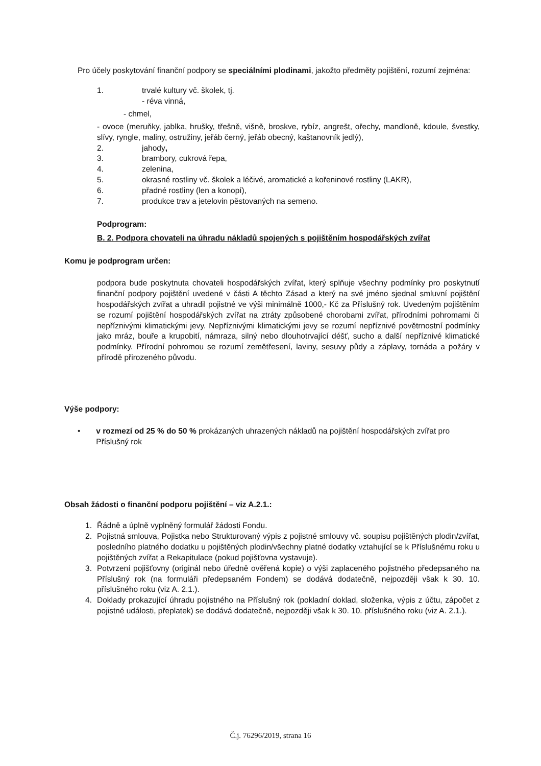Pro účely poskytování finanční podpory se speciálními plodinami, jakožto předměty pojištění, rozumí zejména:
1. trvalé kultury vč. školek, tj.
- réva vinná,
- chmel,
- ovoce (meruňky, jablka, hrušky, třešně, višně, broskve, rybíz, angrešt, ořechy, mandloně, kdoule, švestky, slívy, ryngle, maliny, ostružiny, jeřáb černý, jeřáb obecný, kaštanovník jedlý),
2. jahody,
3. brambory, cukrová řepa,
4. zelenina,
5. okrasné rostliny vč. školek a léčivé, aromatické a kořeninové rostliny (LAKR),
6. přadné rostliny (len a konopí),
7. produkce trav a jetelovin pěstovaných na semeno.
Podprogram:
B. 2. Podpora chovateli na úhradu nákladů spojených s pojištěním hospodářských zvířat
Komu je podprogram určen:
podpora bude poskytnuta chovateli hospodářských zvířat, který splňuje všechny podmínky pro poskytnutí finanční podpory pojištění uvedené v části A těchto Zásad a který na své jméno sjednal smluvní pojištění hospodářských zvířat a uhradil pojistné ve výši minimálně 1000,- Kč za Příslušný rok. Uvedeným pojištěním se rozumí pojištění hospodářských zvířat na ztráty způsobené chorobami zvířat, přírodními pohromami či nepříznivými klimatickými jevy. Nepříznivými klimatickými jevy se rozumí nepříznivé povětrnostní podmínky jako mráz, bouře a krupobití, námraza, silný nebo dlouhotrvající déšť, sucho a další nepříznivé klimatické podmínky. Přírodní pohromou se rozumí zemětřesení, laviny, sesuvy půdy a záplavy, tornáda a požáry v přírodě přirozeného původu.
Výše podpory:
• v rozmezí od 25 % do 50 % prokázaných uhrazených nákladů na pojištění hospodářských zvířat pro Příslušný rok
Obsah žádosti o finanční podporu pojištění – viz A.2.1.:
1. Řádně a úplně vyplněný formulář žádosti Fondu.
2. Pojistná smlouva, Pojistka nebo Strukturovaný výpis z pojistné smlouvy vč. soupisu pojištěných plodin/zvířat, posledního platného dodatku u pojištěných plodin/všechny platné dodatky vztahující se k Příslušnému roku u pojištěných zvířat a Rekapitulace (pokud pojišťovna vystavuje).
3. Potvrzení pojišťovny (originál nebo úředně ověřená kopie) o výši zaplaceného pojistného předepsaného na Příslušný rok (na formuláři předepsaném Fondem) se dodává dodatečně, nejpozději však k 30. 10. příslušného roku (viz A. 2.1.).
4. Doklady prokazující úhradu pojistného na Příslušný rok (pokladní doklad, složenka, výpis z účtu, zápočet z pojistné události, přeplatek) se dodává dodatečně, nejpozději však k 30. 10. příslušného roku (viz A. 2.1.).
Č.j. 76296/2019, strana 16